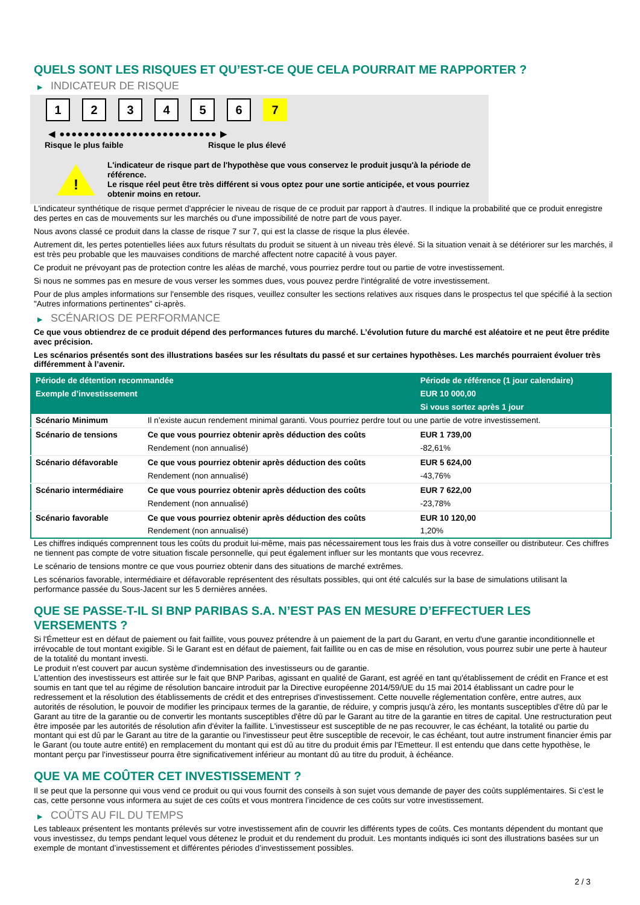QUELS SONT LES RISQUES ET QU’EST-CE QUE CELA POURRAIT ME RAPPORTER ?
▶ INDICATEUR DE RISQUE
1 2 3 4 5 6 7
◀ ●●●●●●●●●●●●●●●●●●●●●●●●●● ▶
Risque le plus faible Risque le plus élevé
!
L'indicateur de risque part de l'hypothèse que vous conservez le produit jusqu'à la période de référence.
Le risque réel peut être très différent si vous optez pour une sortie anticipée, et vous pourriez obtenir moins en retour.
L'indicateur synthétique de risque permet d'apprécier le niveau de risque de ce produit par rapport à d'autres. Il indique la probabilité que ce produit enregistre des pertes en cas de mouvements sur les marchés ou d'une impossibilité de notre part de vous payer.
Nous avons classé ce produit dans la classe de risque 7 sur 7, qui est la classe de risque la plus élevée.
Autrement dit, les pertes potentielles liées aux futurs résultats du produit se situent à un niveau très élevé. Si la situation venait à se détériorer sur les marchés, il est très peu probable que les mauvaises conditions de marché affectent notre capacité à vous payer.
Ce produit ne prévoyant pas de protection contre les aléas de marché, vous pourriez perdre tout ou partie de votre investissement.
Si nous ne sommes pas en mesure de vous verser les sommes dues, vous pouvez perdre l'intégralité de votre investissement.
Pour de plus amples informations sur l'ensemble des risques, veuillez consulter les sections relatives aux risques dans le prospectus tel que spécifié à la section "Autres informations pertinentes" ci-après.
▶ SCÉNARIOS DE PERFORMANCE
Ce que vous obtiendrez de ce produit dépend des performances futures du marché. L’évolution future du marché est aléatoire et ne peut être prédite avec précision.
Les scénarios présentés sont des illustrations basées sur les résultats du passé et sur certaines hypothèses. Les marchés pourraient évoluer très différemment à l’avenir.
| Période de détention recommandée | | Période de référence (1 jour calendaire) |
| --- | --- | --- |
| Exemple d’investissement | | EUR 10 000,00 |
| | | Si vous sortez après 1 jour |
| Scénario Minimum | Il n’existe aucun rendement minimal garanti. Vous pourriez perdre tout ou une partie de votre investissement. | |
| Scénario de tensions | Ce que vous pourriez obtenir après déduction des coûts | EUR 1 739,00 |
| | Rendement (non annualisé) | -82,61% |
| Scénario défavorable | Ce que vous pourriez obtenir après déduction des coûts | EUR 5 624,00 |
| | Rendement (non annualisé) | -43,76% |
| Scénario intermédiaire | Ce que vous pourriez obtenir après déduction des coûts | EUR 7 622,00 |
| | Rendement (non annualisé) | -23,78% |
| Scénario favorable | Ce que vous pourriez obtenir après déduction des coûts | EUR 10 120,00 |
| | Rendement (non annualisé) | 1,20% |
Les chiffres indiqués comprennent tous les coûts du produit lui-même, mais pas nécessairement tous les frais dus à votre conseiller ou distributeur. Ces chiffres ne tiennent pas compte de votre situation fiscale personnelle, qui peut également influer sur les montants que vous recevrez.
Le scénario de tensions montre ce que vous pourriez obtenir dans des situations de marché extrêmes.
Les scénarios favorable, intermédiaire et défavorable représentent des résultats possibles, qui ont été calculés sur la base de simulations utilisant la performance passée du Sous-Jacent sur les 5 dernières années.
QUE SE PASSE-T-IL SI BNP PARIBAS S.A. N’EST PAS EN MESURE D’EFFECTUER LES VERSEMENTS ?
Si l'Émetteur est en défaut de paiement ou fait faillite, vous pouvez prétendre à un paiement de la part du Garant, en vertu d'une garantie inconditionnelle et irrévocable de tout montant exigible. Si le Garant est en défaut de paiement, fait faillite ou en cas de mise en résolution, vous pourrez subir une perte à hauteur de la totalité du montant investi.
Le produit n'est couvert par aucun système d'indemnisation des investisseurs ou de garantie.
L'attention des investisseurs est attirée sur le fait que BNP Paribas, agissant en qualité de Garant, est agréé en tant qu'établissement de crédit en France et est soumis en tant que tel au régime de résolution bancaire introduit par la Directive européenne 2014/59/UE du 15 mai 2014 établissant un cadre pour le redressement et la résolution des établissements de crédit et des entreprises d'investissement. Cette nouvelle réglementation confère, entre autres, aux autorités de résolution, le pouvoir de modifier les principaux termes de la garantie, de réduire, y compris jusqu'à zéro, les montants susceptibles d'être dû par le Garant au titre de la garantie ou de convertir les montants susceptibles d'être dû par le Garant au titre de la garantie en titres de capital. Une restructuration peut être imposée par les autorités de résolution afin d'éviter la faillite. L'investisseur est susceptible de ne pas recouvrer, le cas échéant, la totalité ou partie du montant qui est dû par le Garant au titre de la garantie ou l'investisseur peut être susceptible de recevoir, le cas échéant, tout autre instrument financier émis par le Garant (ou toute autre entité) en remplacement du montant qui est dû au titre du produit émis par l'Emetteur. Il est entendu que dans cette hypothèse, le montant perçu par l'investisseur pourra être significativement inférieur au montant dû au titre du produit, à échéance.
QUE VA ME COÛTER CET INVESTISSEMENT ?
Il se peut que la personne qui vous vend ce produit ou qui vous fournit des conseils à son sujet vous demande de payer des coûts supplémentaires. Si c’est le cas, cette personne vous informera au sujet de ces coûts et vous montrera l’incidence de ces coûts sur votre investissement.
▶ COÛTS AU FIL DU TEMPS
Les tableaux présentent les montants prélevés sur votre investissement afin de couvrir les différents types de coûts. Ces montants dépendent du montant que vous investissez, du temps pendant lequel vous détenez le produit et du rendement du produit. Les montants indiqués ici sont des illustrations basées sur un exemple de montant d’investissement et différentes périodes d’investissement possibles.
2 / 3